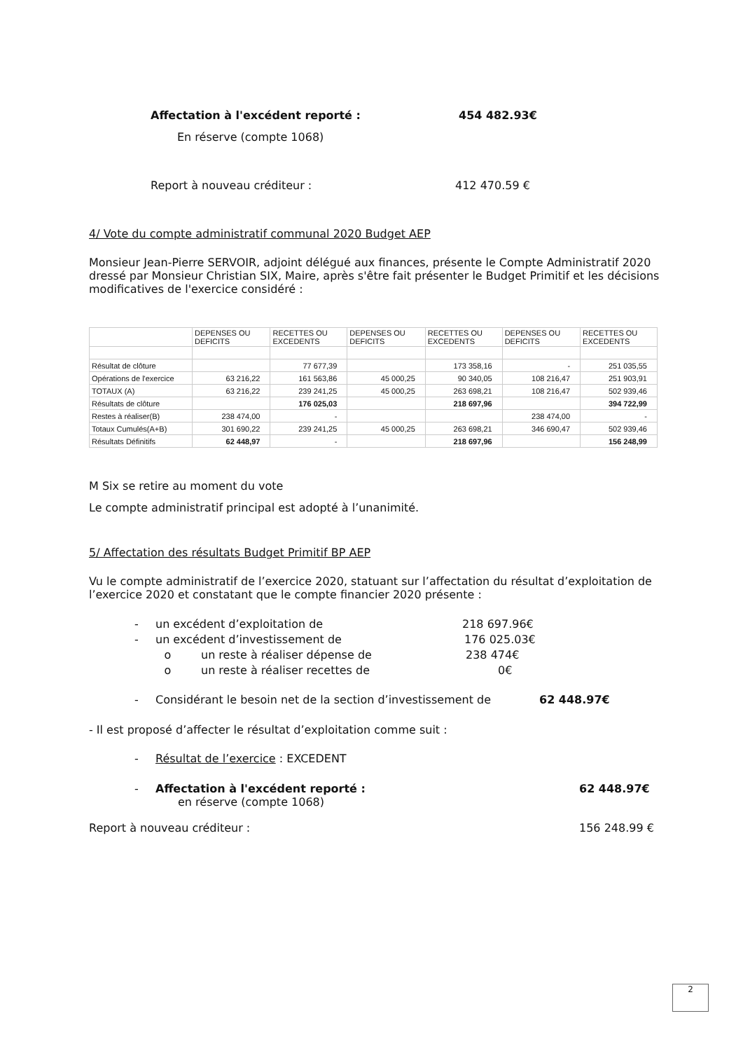Affectation à l'excédent reporté : 454 482.93€
En réserve (compte 1068)
Report à nouveau créditeur : 412 470.59 €
4/ Vote du compte administratif communal 2020 Budget AEP
Monsieur Jean-Pierre SERVOIR, adjoint délégué aux finances, présente le Compte Administratif 2020 dressé par Monsieur Christian SIX, Maire, après s'être fait présenter le Budget Primitif et les décisions modificatives de l'exercice considéré :
| | DEPENSES OU DEFICITS | RECETTES OU EXCEDENTS | DEPENSES OU DEFICITS | RECETTES OU EXCEDENTS | DEPENSES OU DEFICITS | RECETTES OU EXCEDENTS |
| Résultat de clôture | | 77 677,39 | | 173 358,16 | - | 251 035,55 |
| Opérations de l'exercice | 63 216,22 | 161 563,86 | 45 000,25 | 90 340,05 | 108 216,47 | 251 903,91 |
| TOTAUX (A) | 63 216,22 | 239 241,25 | 45 000,25 | 263 698,21 | 108 216,47 | 502 939,46 |
| Résultats de clôture | | 176 025,03 | | 218 697,96 | | 394 722,99 |
| Restes à réaliser(B) | 238 474,00 | - | | | 238 474,00 | - |
| Totaux Cumulés(A+B) | 301 690,22 | 239 241,25 | 45 000,25 | 263 698,21 | 346 690,47 | 502 939,46 |
| Résultats Définitifs | 62 448,97 | - | | 218 697,96 | | 156 248,99 |
M Six se retire au moment du vote
Le compte administratif principal est adopté à l’unanimité.
5/ Affectation des résultats Budget Primitif BP AEP
Vu le compte administratif de l’exercice 2020, statuant sur l’affectation du résultat d’exploitation de l’exercice 2020 et constatant que le compte financier 2020 présente :
- un excédent d’exploitation de 218 697.96€
- un excédent d’investissement de 176 025.03€
o un reste à réaliser dépense de 238 474€
o un reste à réaliser recettes de 0€
- Considérant le besoin net de la section d’investissement de 62 448.97€
- Il est proposé d’affecter le résultat d’exploitation comme suit :
- Résultat de l’exercice : EXCEDENT
- Affectation à l'excédent reporté : 62 448.97€
en réserve (compte 1068)
Report à nouveau créditeur : 156 248.99 €
2